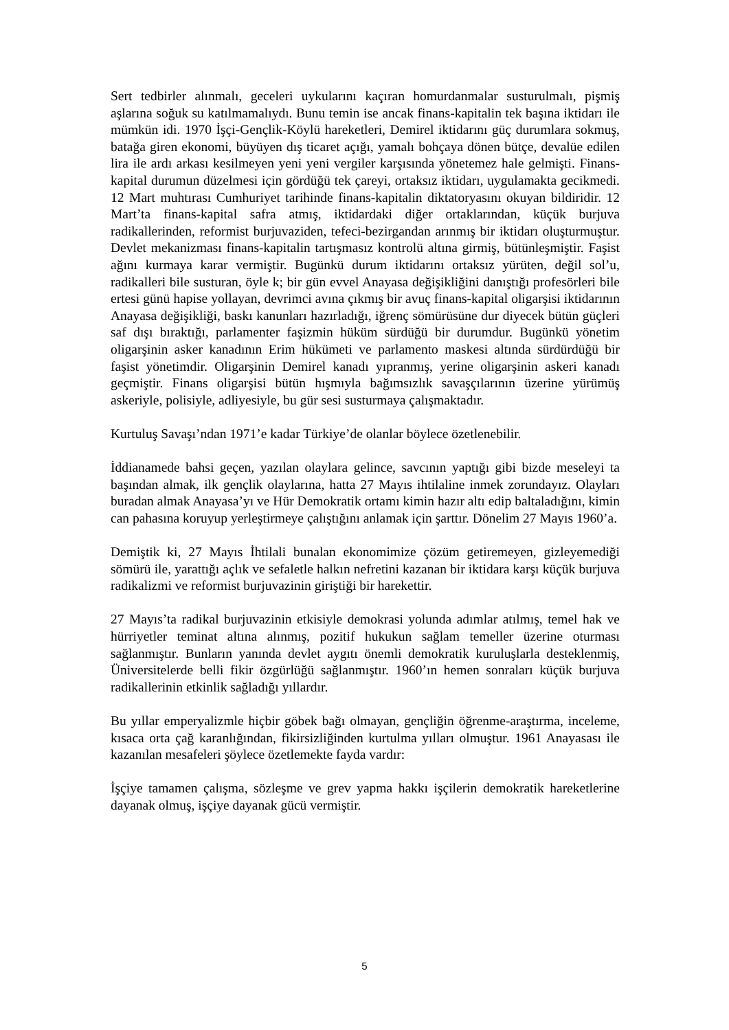Sert tedbirler alınmalı, geceleri uykularını kaçıran homurdanmalar susturulmalı, pişmiş aşlarına soğuk su katılmamalıydı. Bunu temin ise ancak finans-kapitalin tek başına iktidarı ile mümkün idi. 1970 İşçi-Gençlik-Köylü hareketleri, Demirel iktidarını güç durumlara sokmuş, batağa giren ekonomi, büyüyen dış ticaret açığı, yamalı bohçaya dönen bütçe, devalüe edilen lira ile ardı arkası kesilmeyen yeni yeni vergiler karşısında yönetemez hale gelmişti. Finans-kapital durumun düzelmesi için gördüğü tek çareyi, ortaksız iktidarı, uygulamakta gecikmedi. 12 Mart muhtırası Cumhuriyet tarihinde finans-kapitalin diktatoryasını okuyan bildiridir. 12 Mart’ta finans-kapital safra atmış, iktidardaki diğer ortaklarından, küçük burjuva radikallerinden, reformist burjuvaziden, tefeci-bezirgandan arınmış bir iktidarı oluşturmuştur. Devlet mekanizması finans-kapitalin tartışmasız kontrolü altına girmiş, bütünleşmiştir. Faşist ağını kurmaya karar vermiştir. Bugünkü durum iktidarını ortaksız yürüten, değil sol’u, radikalleri bile susturan, öyle k; bir gün evvel Anayasa değişikliğini danıştığı profesörleri bile ertesi günü hapise yollayan, devrimci avına çıkmış bir avuç finans-kapital oligarşisi iktidarının Anayasa değişikliği, baskı kanunları hazırladığı, iğrenç sömürüsüne dur diyecek bütün güçleri saf dışı bıraktığı, parlamenter faşizmin hüküm sürdüğü bir durumdur. Bugünkü yönetim oligarşinin asker kanadının Erim hükümeti ve parlamento maskesi altında sürdürdüğü bir faşist yönetimdir. Oligarşinin Demirel kanadı yıpranmış, yerine oligarşinin askeri kanadı geçmiştir. Finans oligarşisi bütün hışmıyla bağımsızlık savaşçılarının üzerine yürümüş askeriyle, polisiyle, adliyesiyle, bu gür sesi susturmaya çalışmaktadır.
Kurtuluş Savaşı’ndan 1971’e kadar Türkiye’de olanlar böylece özetlenebilir.
İddianamede bahsi geçen, yazılan olaylara gelince, savcının yaptığı gibi bizde meseleyi ta başından almak, ilk gençlik olaylarına, hatta 27 Mayıs ihtilaline inmek zorundayız. Olayları buradan almak Anayasa’yı ve Hür Demokratik ortamı kimin hazır altı edip baltaladığını, kimin can pahasına koruyup yerleştirmeye çalıştığını anlamak için şarttır. Dönelim 27 Mayıs 1960’a.
Demiştik ki, 27 Mayıs İhtilali bunalan ekonomimize çözüm getiremeyen, gizleyemediği sömürü ile, yarattığı açlık ve sefaletle halkın nefretini kazanan bir iktidara karşı küçük burjuva radikalizmi ve reformist burjuvazinin giriştiği bir harekettir.
27 Mayıs’ta radikal burjuvazinin etkisiyle demokrasi yolunda adımlar atılmış, temel hak ve hürriyetler teminat altına alınmış, pozitif hukukun sağlam temeller üzerine oturması sağlanmıştır. Bunların yanında devlet aygıtı önemli demokratik kuruluşlarla desteklenmiş, Üniversitelerde belli fikir özgürlüğü sağlanmıştır. 1960’ın hemen sonraları küçük burjuva radikallerinin etkinlik sağladığı yıllardır.
Bu yıllar emperyalizmle hiçbir göbek bağı olmayan, gençliğin öğrenme-araştırma, inceleme, kısaca orta çağ karanlığından, fikirsizliğinden kurtulma yılları olmuştur. 1961 Anayasası ile kazanılan mesafeleri şöylece özetlemekte fayda vardır:
İşçiye tamamen çalışma, sözleşme ve grev yapma hakkı işçilerin demokratik hareketlerine dayanak olmuş, işçiye dayanak gücü vermiştir.
5